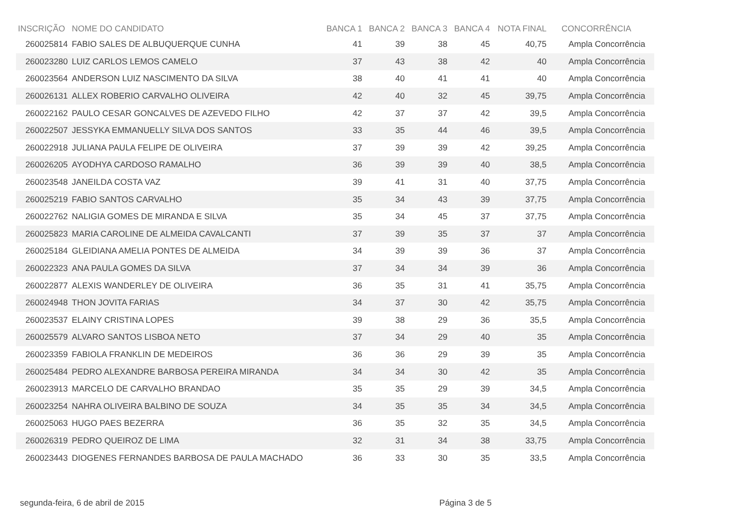| INSCRIÇÃO | NOME DO CANDIDATO | BANCA 1 | BANCA 2 | BANCA 3 | BANCA 4 | NOTA FINAL | CONCORRÊNCIA |
| --- | --- | --- | --- | --- | --- | --- | --- |
| 260025814 | FABIO SALES DE ALBUQUERQUE CUNHA | 41 | 39 | 38 | 45 | 40,75 | Ampla Concorrência |
| 260023280 | LUIZ CARLOS LEMOS CAMELO | 37 | 43 | 38 | 42 | 40 | Ampla Concorrência |
| 260023564 | ANDERSON LUIZ NASCIMENTO DA SILVA | 38 | 40 | 41 | 41 | 40 | Ampla Concorrência |
| 260026131 | ALLEX ROBERIO CARVALHO OLIVEIRA | 42 | 40 | 32 | 45 | 39,75 | Ampla Concorrência |
| 260022162 | PAULO CESAR GONCALVES DE AZEVEDO FILHO | 42 | 37 | 37 | 42 | 39,5 | Ampla Concorrência |
| 260022507 | JESSYKA EMMANUELLY SILVA DOS SANTOS | 33 | 35 | 44 | 46 | 39,5 | Ampla Concorrência |
| 260022918 | JULIANA PAULA FELIPE DE OLIVEIRA | 37 | 39 | 39 | 42 | 39,25 | Ampla Concorrência |
| 260026205 | AYODHYA CARDOSO RAMALHO | 36 | 39 | 39 | 40 | 38,5 | Ampla Concorrência |
| 260023548 | JANEILDA COSTA VAZ | 39 | 41 | 31 | 40 | 37,75 | Ampla Concorrência |
| 260025219 | FABIO SANTOS CARVALHO | 35 | 34 | 43 | 39 | 37,75 | Ampla Concorrência |
| 260022762 | NALIGIA GOMES DE MIRANDA E SILVA | 35 | 34 | 45 | 37 | 37,75 | Ampla Concorrência |
| 260025823 | MARIA CAROLINE DE ALMEIDA CAVALCANTI | 37 | 39 | 35 | 37 | 37 | Ampla Concorrência |
| 260025184 | GLEIDIANA AMELIA PONTES DE ALMEIDA | 34 | 39 | 39 | 36 | 37 | Ampla Concorrência |
| 260022323 | ANA PAULA GOMES DA SILVA | 37 | 34 | 34 | 39 | 36 | Ampla Concorrência |
| 260022877 | ALEXIS WANDERLEY DE OLIVEIRA | 36 | 35 | 31 | 41 | 35,75 | Ampla Concorrência |
| 260024948 | THON JOVITA FARIAS | 34 | 37 | 30 | 42 | 35,75 | Ampla Concorrência |
| 260023537 | ELAINY CRISTINA LOPES | 39 | 38 | 29 | 36 | 35,5 | Ampla Concorrência |
| 260025579 | ALVARO SANTOS LISBOA NETO | 37 | 34 | 29 | 40 | 35 | Ampla Concorrência |
| 260023359 | FABIOLA FRANKLIN DE MEDEIROS | 36 | 36 | 29 | 39 | 35 | Ampla Concorrência |
| 260025484 | PEDRO ALEXANDRE BARBOSA PEREIRA MIRANDA | 34 | 34 | 30 | 42 | 35 | Ampla Concorrência |
| 260023913 | MARCELO DE CARVALHO BRANDAO | 35 | 35 | 29 | 39 | 34,5 | Ampla Concorrência |
| 260023254 | NAHRA OLIVEIRA BALBINO DE SOUZA | 34 | 35 | 35 | 34 | 34,5 | Ampla Concorrência |
| 260025063 | HUGO PAES BEZERRA | 36 | 35 | 32 | 35 | 34,5 | Ampla Concorrência |
| 260026319 | PEDRO QUEIROZ DE LIMA | 32 | 31 | 34 | 38 | 33,75 | Ampla Concorrência |
| 260023443 | DIOGENES FERNANDES BARBOSA DE PAULA MACHADO | 36 | 33 | 30 | 35 | 33,5 | Ampla Concorrência |
segunda-feira, 6 de abril de 2015 Página 3 de 5